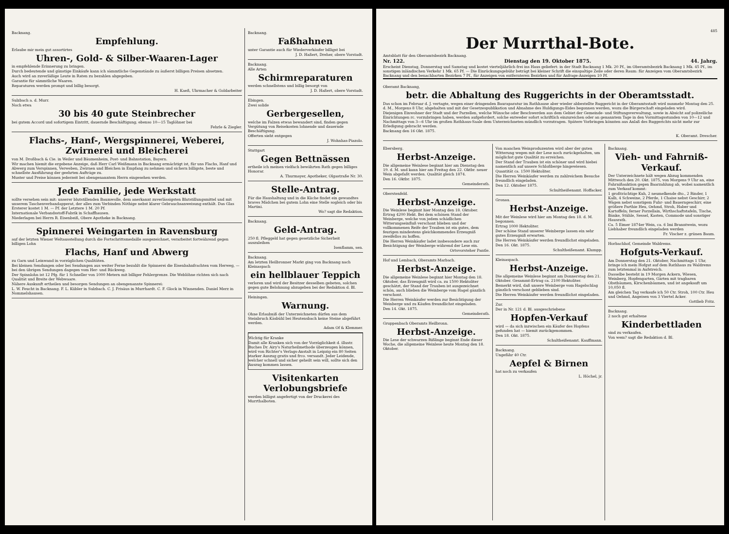Backnang.
Empfehlung.
Erlaube mir mein gut assortirtes
Uhren-, Gold- & Silber-Waaren-Lager
in empfehlende Erinnerung zu bringen.
Durch bedeutende und günstige Einkäufe kann ich sämmtliche Gegenstände zu äußerst billigen Preisen absetzen.
Auch wird an zuverläßige Leute in Raten zu bezahlen abgegeben.
Garantie für sämmtliche Waaren.
Reparaturen werden prompt und billig besorgt.
H. Kaeß, Uhrmacher & Goldarbeiter
Sulzbach a. d. Murr.
Noch etwa
30 bis 40 gute Steinbrecher
bei gutem Accord und sofortigem Eintritt, dauernde Beschäftigung; ebenso 10—15 Taglöhner bei
Fehrle & Ziegler.
Flachs-, Hanf-, Wergspinnerei, Weberei, Zwirnerei und Bleicherei
von M. Droßbach & Cie. in Weiler und Bäumenheim, Post- und Bahnstation, Bayern.
Wir machen hiemit die ergebene Anzeige, daß Herr Carl Weißmann in Backnang ermächtigt ist, für uns Flachs, Hanf und Abwerg zum Verspinnen, Verweben, Zwirnen und Bleichen in Empfang zu nehmen und sichern billigste, beste und schnellste Ausführung der geehrten Aufträge zu.
Muster und Preise können jederzeit bei obengenanntem Herrn eingesehen werden.
Jede Familie, jede Werkstatt
sollte versehen sein mit: unserer blutstillenden Baumwolle, dem anerkannt zuverlässigsten Blutstillungsmittel und mit unserem Taschenverbandapperat, der alles zum Verbinden Nöthige nebst klarer Gebrauchsanweisung enthält. Das Glas Ersterer kostet 1 M. — Pf. der Letztere 1 M. 20 Pf.
Internationale Verbandsstoff-Fabrik in Schaffhausen.
Niederlagen bei Herrn R. Eisenbeiß, Obere Apotheke in Backnang.
Spinnerei Weingarten in Ravensburg
auf der letzten Wiener Weltausstellung durch die Fortschrittsmedaille ausgezeichnet, verarbeitet fortwährend gegen billigen Lohn
Flachs, Hanf und Abwerg
zu Garn und Leinwand in vorzüglichen Qualitäten.
Bei kleinen Sendungen oder bei Sendungen aus weiter Ferne bezahlt die Spinnerei die Eisenbahnfrachten vom Herweg, — bei den übrigen Sendungen dagegen vom Her- und Rückweg.
Der Spinnlohn ist 12 Pfg. für 1 Schneller von 1000 Metern mit billiger Fehlergrenze. Die Weblöhne richten sich nach Qualität und Breite der Webwaare.
Nähere Auskunft ertheilen und besorgen Sendungen an obengenannte Spinnerei:
L. W. Feucht in Backnang. F. L. Kübler in Sulzbach. C. J. Frisäus in Murrhardt. C. F. Glock in Winnenden. Daniel Merz in Nommelshausen.
Backnang.
Faßhahnen
unter Garantie auch für Wiederverkäufer billigst bei
J. D. Haßert, Dreher, obere Vorstadt.
Backnang.
Alle Arten
Schirmreparaturen
werden schnellstens und billig besorgt von
J. D. Haßert, obere Vorstadt.
Ebingen.
Zwei solide
Gerbergesellen,
welche im Falzen etwas bewandert sind, finden gegen Vergütung von Reisekosten lohnende und dauernde Beschäftigung.
Offerten sieht entgegen
J. Wohnhas-Piazolo.
Stuttgart
Gegen Bettnässen
ertheile ich meinen vielfach bewährten Rath gegen billiges Honorar.
A. Thurmayer, Apotheker, Olgastraße Nr. 30.
Stelle-Antrag.
Für die Haushaltung und in die Küche findet ein gewandtes braves Mädchen bei gutem Lohn eine Stelle sogleich oder bis Martini.
Wo? sagt die Redaktion.
Backnang.
Geld-Antrag.
250 fl. Pfleggeld hat gegen gesetzliche Sicherheit auszuleihen
Isenflamm, sen.
Backnang.
Am letzten Heilbronner Markt ging von Backnang nach Kleinaspach
ein hellblauer Teppich
verloren und wird der Besitzer desselben gebeten, solchen gegen gute Belohnung abzugeben bei der Redaktion d. Bl.
Heiningen.
Warnung.
Ohne Erlaubniß der Unterzeichneten dürfen aus dem Steinbruch Käsbühl bei Heutensbach keine Steine abgeführt werden.
Adam Of & Klemmer.
Wichtig für Kranke
Damit alle Kranken sich von der Vorzüglichkeit d. illustr. Buches Dr. Airy's Naturheilmethode überzeugen können, wird von Richter's Verlags-Anstalt in Leipzig ein 80 Seiten starker Auszug gratis und frco. versandt. Jeder Leidende, welcher schnell und sicher geheilt sein will, sollte sich den Auszug kommen lassen.
Visitenkarten Verlobungsbriefe
werden billigst angefertigt von der Druckerei des Murrthalboten.
485
Der Murrthal-Bote.
Amtsblatt für den Oberamtsbezirk Backnang.
Nr. 122. Dienstag den 19. Oktober 1875. 44. Jahrg.
Erscheint Dienstag, Donnerstag und Samstag und kostet vierteljährlich frei ins Haus geliefert: in der Stadt Backnang 1 Mk. 20 Pf., im Oberamtsbezirk Backnang 1 Mk. 45 Pf., im sonstigen inländischen Verkehr 1 Mk. 65 Pf. — Die Einrückungsgebühr beträgt bei kleiner Schrift die einspaltige Zeile oder deren Raum: für Anzeigen vom Oberamtsbezirk Backnang und den benachbarten Bezirken 7 Pf., für Anzeigen von entfernteren Bezirken und für Anfrage-Anzeigen 10 Pf.
Oberamt Backnang,
betr. die Abhaltung des Ruggerichts in der Oberamtsstadt.
Das schon im Februar d. J. vertagte, wegen einer dringenden Bauraparatur im Rathhause aber wieder abbestellte Ruggericht in der Oberamtsstadt wird nunmehr Montag den 25. d. M., Morgens 8 Uhr, abgehalten und mit der Gesetzespublikation und Abnahme des Huldigungs-Eides begonnen werden, wozu die Bürgerschaft eingeladen wird.
Diejenigen Einwohner der Stadt und der Parzellen, welche Wünsche oder Beschwerden aus dem Gebiet der Gemeinde- und Stiftungsverwaltung, sowie in Absicht auf polizeiliche Einrichtungen rc. vorzubringen haben, werden aufgefordert, solche entweder sofort schriftlich einzureichen oder an genanntem Tage in den Vormittagsstunden von 10—12 und Nachmittags von 3—6 Uhr im großen Rathhaus-Saale dem Unterzeichneten mündlich vorzutragen. Spätere Vorbringen könnten aus Anlaß des Ruggerichts nicht mehr zur Erledigung gebracht werden.
Backnang den 16 Okt. 1875.
K. Oberamt. Drescher.
Ebersberg.
Herbst-Anzeige.
Die allgemeine Weinlese beginnt hier am Dienstag den 19. d. M. und kann hier am Freitag den 22. Oktbr. neuer Wein abgefaßt werden. Qualität gleich 1874.
Den 16. Oktbr. 1875.
Gemeinderath.
Oberstenfeld.
Herbst-Anzeige.
Die Weinlese beginnt hier Montag den 18. Oktober. Ertrag 4200 Hekt. Bei dem schönen Stand der Weinberge, welche von jedem schädlichen Witterungseinfluß verschont blieben und der vollkommenen Reife der Trauben ist ein gutes, dem feurigen mindestens gleichkommendes Erzeugniß zweifellos zu hoffen.
Die Herren Weinkäufer ladet insbesondere auch zur Besichtigung der Weinberge während der Lese ein.
Ortsvorsteher Pantle.
Hof und Lembach, Oberamts Marbach.
Herbst-Anzeige.
Die allgemeine Weinlese beginnt hier Montag den 18. Oktober, das Erzeugniß wird ca. zu 1500 Hektoliter geschätzt, der Stand der Trauben ist ausgezeichnet schön, auch blieben die Weinberge vom Hagel gänzlich verschont.
Die Herren Weinkäufer werden zur Besichtigung der Weinberge und zu Käufen freundlichst eingeladen.
Den 14. Okt. 1875.
Gemeinderath.
Gruppenbach Oberamts Heilbronn.
Herbst-Anzeige.
Die Lese der schwarzen Rißlinge beginnt Ende dieser Woche, die allgemeine Weinlese heute Montag den 18. Oktober.
Von manchen Weinproduzenten wird aber der guten Witterung wegen mit der Lese noch zurückgehalten, um möglichst gute Qualität zu erreichen.
Der Stand der Trauben ist ein schöner und wird hiebei namentlich auf unsere Schloßberge hingewiesen.
Quantität ca. 1500 Hektoliter.
Die Herren Weinkäufer werden zu zahlreichem Besuche freundlich eingeladen.
Den 12. Oktober 1875.
Schultheißenamt. Hoffacker.
Gronau.
Herbst-Anzeige.
Mit der Weinlese wird hier am Montag den 18. d. M. begonnen.
Ertrag 1000 Hektoliter.
Der schöne Stand unserer Weinberge lassen ein sehr gutes Erzeugniß erwarten.
Die Herren Weinkäufer werden freundlichst eingeladen.
Den 16. Okt. 1875.
Schultheißenamt. Klumpp.
Kleinaspach.
Herbst-Anzeige.
Die allgemeine Weinlese beginnt am Donnerstag den 21. Oktober. Gesammt-Ertrag ca. 2100 Hektoliter.
Bemerkt wird, daß unsere Weinberge vom Hagelschlag gänzlich verschont geblieben sind.
Die Herren Weinkäufer werden freundlichst eingeladen.
Zur.
Der in Nr. 121 d. Bl. ausgeschriebene
Hopfen-Verkauf
wird — da sich inzwischen ein Käufer des Hopfens gefunden hat — hiemit zurückgenommen.
Den 18. Okt. 1875.
Schultheißenamt. Kauffmann.
Backnang.
Ungefähr 40 Ctr.
Aepfel & Birnen
hat noch zu verkaufen
L. Höchel, jr.
Backnang.
Vieh- und Fahrniß-Verkauf.
Der Unterzeichnete hält wegen Abzug kommenden Mittwoch den 20. Okt. 1875, von Morgens 9 Uhr an, eine Fahrnißauktion gegen Baarzahlung ab, wobei namentlich zum Verkauf kommt:
1 großträchtige Kuh, 2 neumelkende dto., 2 Rinder, 1 Kalb, 4 Schweine, 2 Pferde, 1 Chaise nebst Geschirr, 2 Wägen nebst sonstigem Fuhr- und Bauerngeschirr, eine größere Parthie Heu, Oehmd, Stroh, Haber und Kartoffeln; ferner Porzellain, Wirthschaftstafeln, Tische, Bänke, Stühle, Sessel, Kasten, Commode und sonstiger Hausrath.
Ca. 5 Eimer 1874er Wein, ca. 6 Imi Branntwein, wozu Liebhaber freundlich eingeladen werden
Fr. Vischer z. grünen Baum.
Horbachhof, Gemeinde Waldrems.
Hofguts-Verkauf.
Am Donnerstag den 21. Oktober, Nachmittags 1 Uhr, bringe ich mein Hofgut auf dem Rathhaus zu Waldrems zum letztenmal in Aufstreich.
Dasselbe besteht in 19 Morgen Ackern, Wiesen, Weinberg, Hopfengarten, Gärten mit tragbaren Obstbäumen, Kirschenbäumen, und ist angekauft um 10,050 fl.
Am gleichen Tag verkaufe ich 50 Ctr. Stroh, 100 Ctr. Heu und Oehmd, Angeisen von 3 Viertel Acker.
Gottlieb Fritz.
Backnang.
2 noch gut erhaltene
Kinderbettladen
sind zu verkaufen.
Von wem? sagt die Redaktion d. Bl.